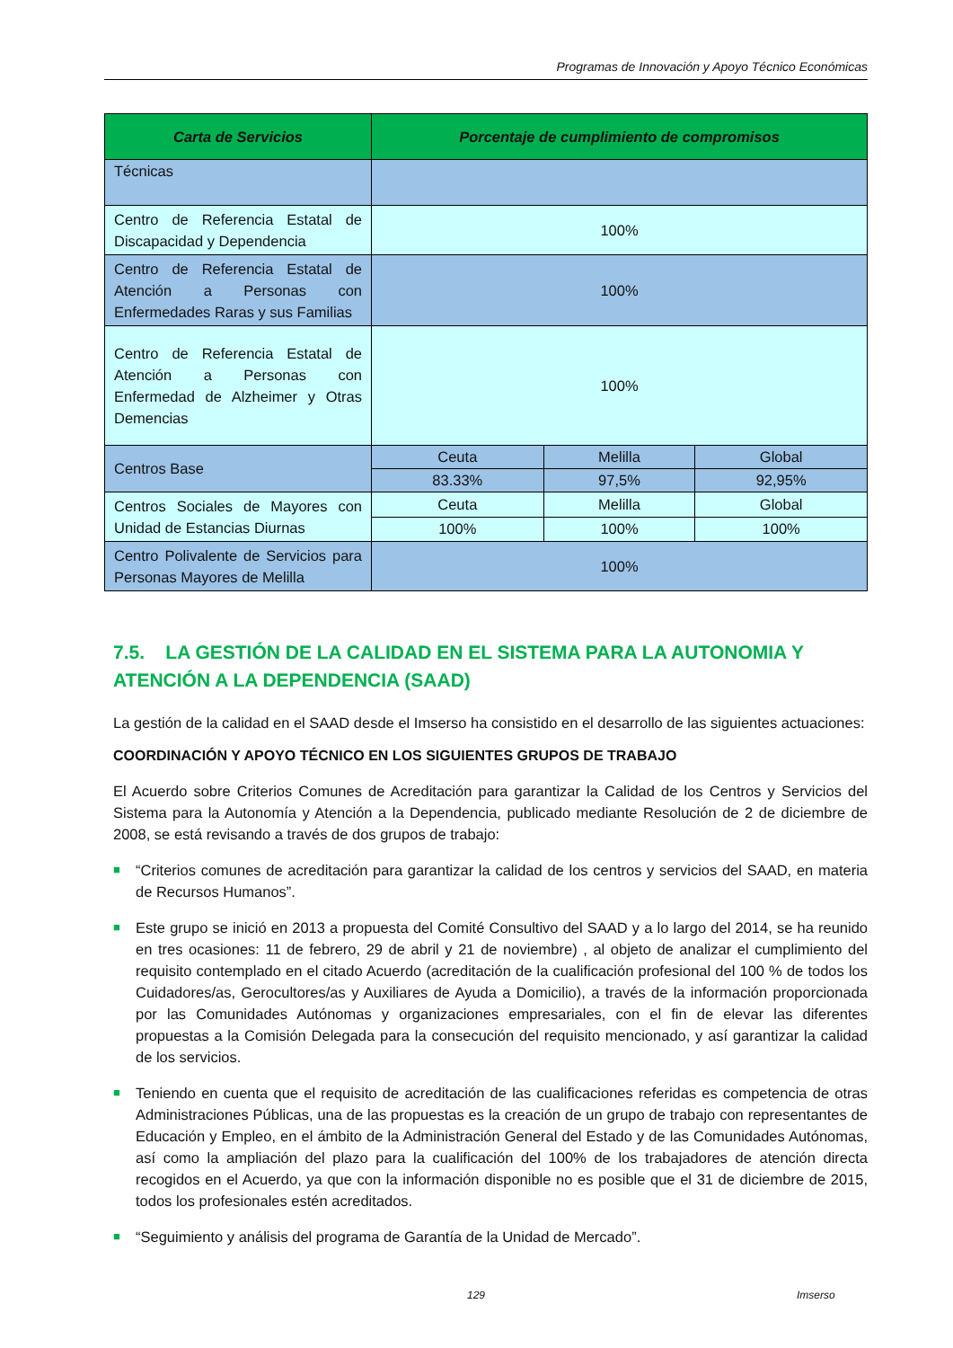Programas de Innovación y Apoyo Técnico Económicas
| Carta de Servicios | Porcentaje de cumplimiento de compromisos | | |
| --- | --- | --- | --- |
| Técnicas | | | |
| Centro de Referencia Estatal de Discapacidad y Dependencia | 100% | | |
| Centro de Referencia Estatal de Atención a Personas con Enfermedades Raras y sus Familias | 100% | | |
| Centro de Referencia Estatal de Atención a Personas con Enfermedad de Alzheimer y Otras Demencias | 100% | | |
| Centros Base | Ceuta | Melilla | Global |
| | 83.33% | 97,5% | 92,95% |
| Centros Sociales de Mayores con Unidad de Estancias Diurnas | Ceuta | Melilla | Global |
| | 100% | 100% | 100% |
| Centro Polivalente de Servicios para Personas Mayores de Melilla | 100% | | |
7.5. LA GESTIÓN DE LA CALIDAD EN EL SISTEMA PARA LA AUTONOMIA Y ATENCIÓN A LA DEPENDENCIA (SAAD)
La gestión de la calidad en el SAAD desde el Imserso ha consistido en el desarrollo de las siguientes actuaciones:
COORDINACIÓN Y APOYO TÉCNICO EN LOS SIGUIENTES GRUPOS DE TRABAJO
El Acuerdo sobre Criterios Comunes de Acreditación para garantizar la Calidad de los Centros y Servicios del Sistema para la Autonomía y Atención a la Dependencia, publicado mediante Resolución de 2 de diciembre de 2008, se está revisando a través de dos grupos de trabajo:
■ “Criterios comunes de acreditación para garantizar la calidad de los centros y servicios del SAAD, en materia de Recursos Humanos”.
■ Este grupo se inició en 2013 a propuesta del Comité Consultivo del SAAD y a lo largo del 2014, se ha reunido en tres ocasiones: 11 de febrero, 29 de abril y 21 de noviembre) , al objeto de analizar el cumplimiento del requisito contemplado en el citado Acuerdo (acreditación de la cualificación profesional del 100 % de todos los Cuidadores/as, Gerocultores/as y Auxiliares de Ayuda a Domicilio), a través de la información proporcionada por las Comunidades Autónomas y organizaciones empresariales, con el fin de elevar las diferentes propuestas a la Comisión Delegada para la consecución del requisito mencionado, y así garantizar la calidad de los servicios.
■ Teniendo en cuenta que el requisito de acreditación de las cualificaciones referidas es competencia de otras Administraciones Públicas, una de las propuestas es la creación de un grupo de trabajo con representantes de Educación y Empleo, en el ámbito de la Administración General del Estado y de las Comunidades Autónomas, así como la ampliación del plazo para la cualificación del 100% de los trabajadores de atención directa recogidos en el Acuerdo, ya que con la información disponible no es posible que el 31 de diciembre de 2015, todos los profesionales estén acreditados.
■ “Seguimiento y análisis del programa de Garantía de la Unidad de Mercado”.
129 Imserso